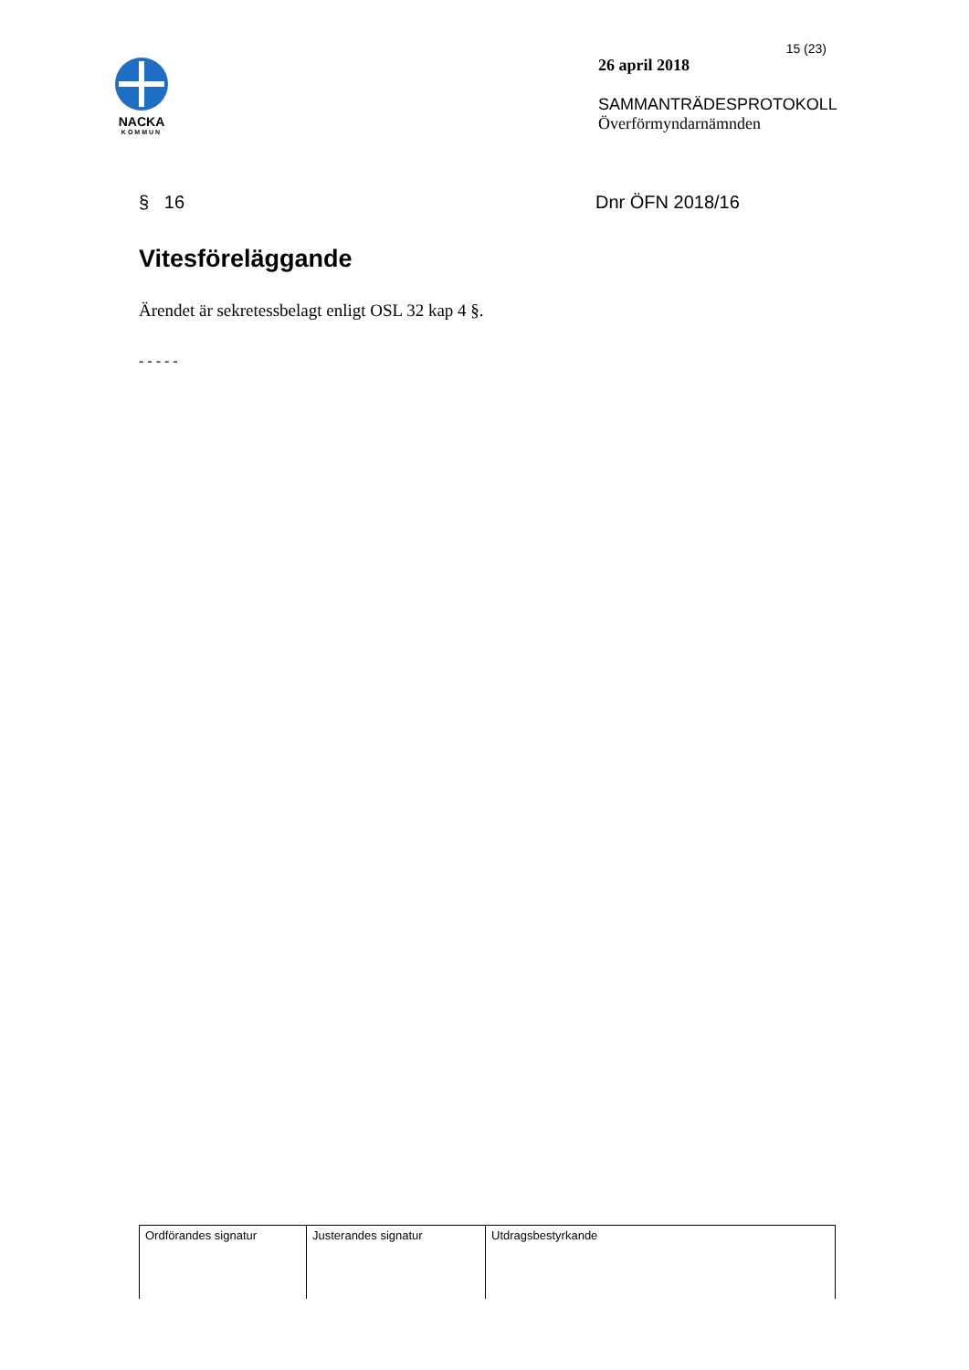NACKA
KOMMUN
15 (23)
26 april 2018
SAMMANTRÄDESPROTOKOLL
Överförmyndarnämnden
§ 16 Dnr ÖFN 2018/16
Vitesföreläggande
Ärendet är sekretessbelagt enligt OSL 32 kap 4 §.
- - - - -
| Ordförandes signatur | Justerandes signatur | Utdragsbestyrkande |